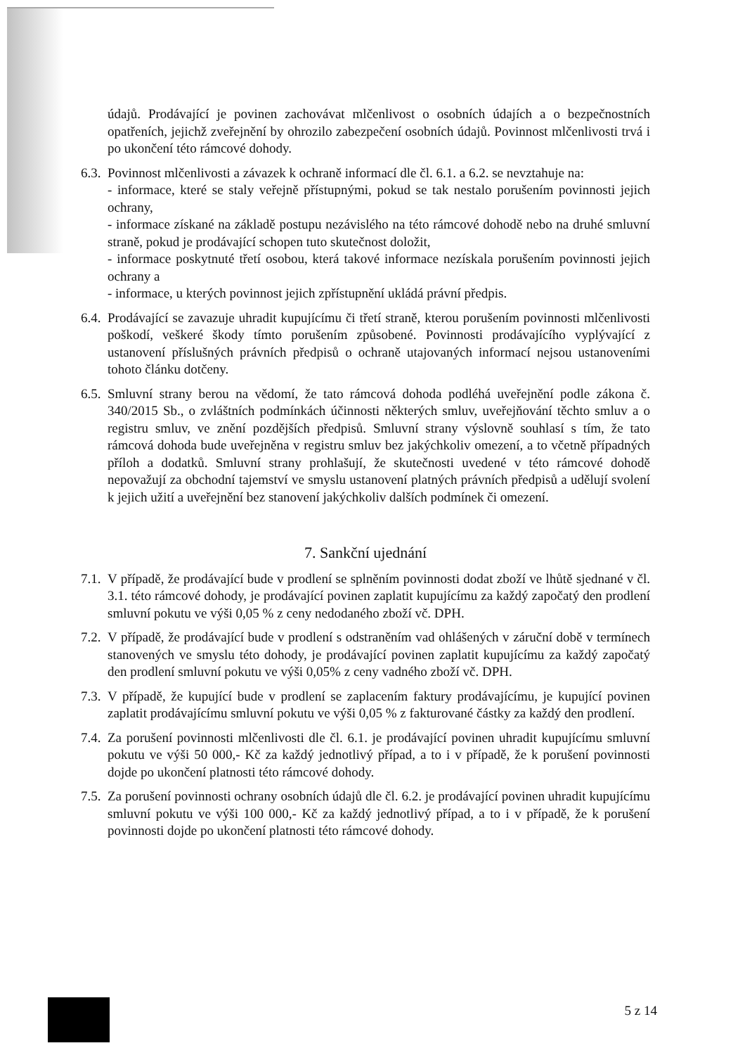údajů. Prodávající je povinen zachovávat mlčenlivost o osobních údajích a o bezpečnostních opatřeních, jejichž zveřejnění by ohrozilo zabezpečení osobních údajů. Povinnost mlčenlivosti trvá i po ukončení této rámcové dohody.
6.3.
Povinnost mlčenlivosti a závazek k ochraně informací dle čl. 6.1. a 6.2. se nevztahuje na:
- informace, které se staly veřejně přístupnými, pokud se tak nestalo porušením povinnosti jejich ochrany,
- informace získané na základě postupu nezávislého na této rámcové dohodě nebo na druhé smluvní straně, pokud je prodávající schopen tuto skutečnost doložit,
- informace poskytnuté třetí osobou, která takové informace nezískala porušením povinnosti jejich ochrany a
- informace, u kterých povinnost jejich zpřístupnění ukládá právní předpis.
6.4.
Prodávající se zavazuje uhradit kupujícímu či třetí straně, kterou porušením povinnosti mlčenlivosti poškodí, veškeré škody tímto porušením způsobené. Povinnosti prodávajícího vyplývající z ustanovení příslušných právních předpisů o ochraně utajovaných informací nejsou ustanoveními tohoto článku dotčeny.
6.5.
Smluvní strany berou na vědomí, že tato rámcová dohoda podléhá uveřejnění podle zákona č. 340/2015 Sb., o zvláštních podmínkách účinnosti některých smluv, uveřejňování těchto smluv a o registru smluv, ve znění pozdějších předpisů. Smluvní strany výslovně souhlasí s tím, že tato rámcová dohoda bude uveřejněna v registru smluv bez jakýchkoliv omezení, a to včetně případných příloh a dodatků. Smluvní strany prohlašují, že skutečnosti uvedené v této rámcové dohodě nepovažují za obchodní tajemství ve smyslu ustanovení platných právních předpisů a udělují svolení k jejich užití a uveřejnění bez stanovení jakýchkoliv dalších podmínek či omezení.
7. Sankční ujednání
7.1.
V případě, že prodávající bude v prodlení se splněním povinnosti dodat zboží ve lhůtě sjednané v čl. 3.1. této rámcové dohody, je prodávající povinen zaplatit kupujícímu za každý započatý den prodlení smluvní pokutu ve výši 0,05 % z ceny nedodaného zboží vč. DPH.
7.2.
V případě, že prodávající bude v prodlení s odstraněním vad ohlášených v záruční době v termínech stanovených ve smyslu této dohody, je prodávající povinen zaplatit kupujícímu za každý započatý den prodlení smluvní pokutu ve výši 0,05% z ceny vadného zboží vč. DPH.
7.3.
V případě, že kupující bude v prodlení se zaplacením faktury prodávajícímu, je kupující povinen zaplatit prodávajícímu smluvní pokutu ve výši 0,05 % z fakturované částky za každý den prodlení.
7.4.
Za porušení povinnosti mlčenlivosti dle čl. 6.1. je prodávající povinen uhradit kupujícímu smluvní pokutu ve výši 50 000,- Kč za každý jednotlivý případ, a to i v případě, že k porušení povinnosti dojde po ukončení platnosti této rámcové dohody.
7.5.
Za porušení povinnosti ochrany osobních údajů dle čl. 6.2. je prodávající povinen uhradit kupujícímu smluvní pokutu ve výši 100 000,- Kč za každý jednotlivý případ, a to i v případě, že k porušení povinnosti dojde po ukončení platnosti této rámcové dohody.
5 z 14